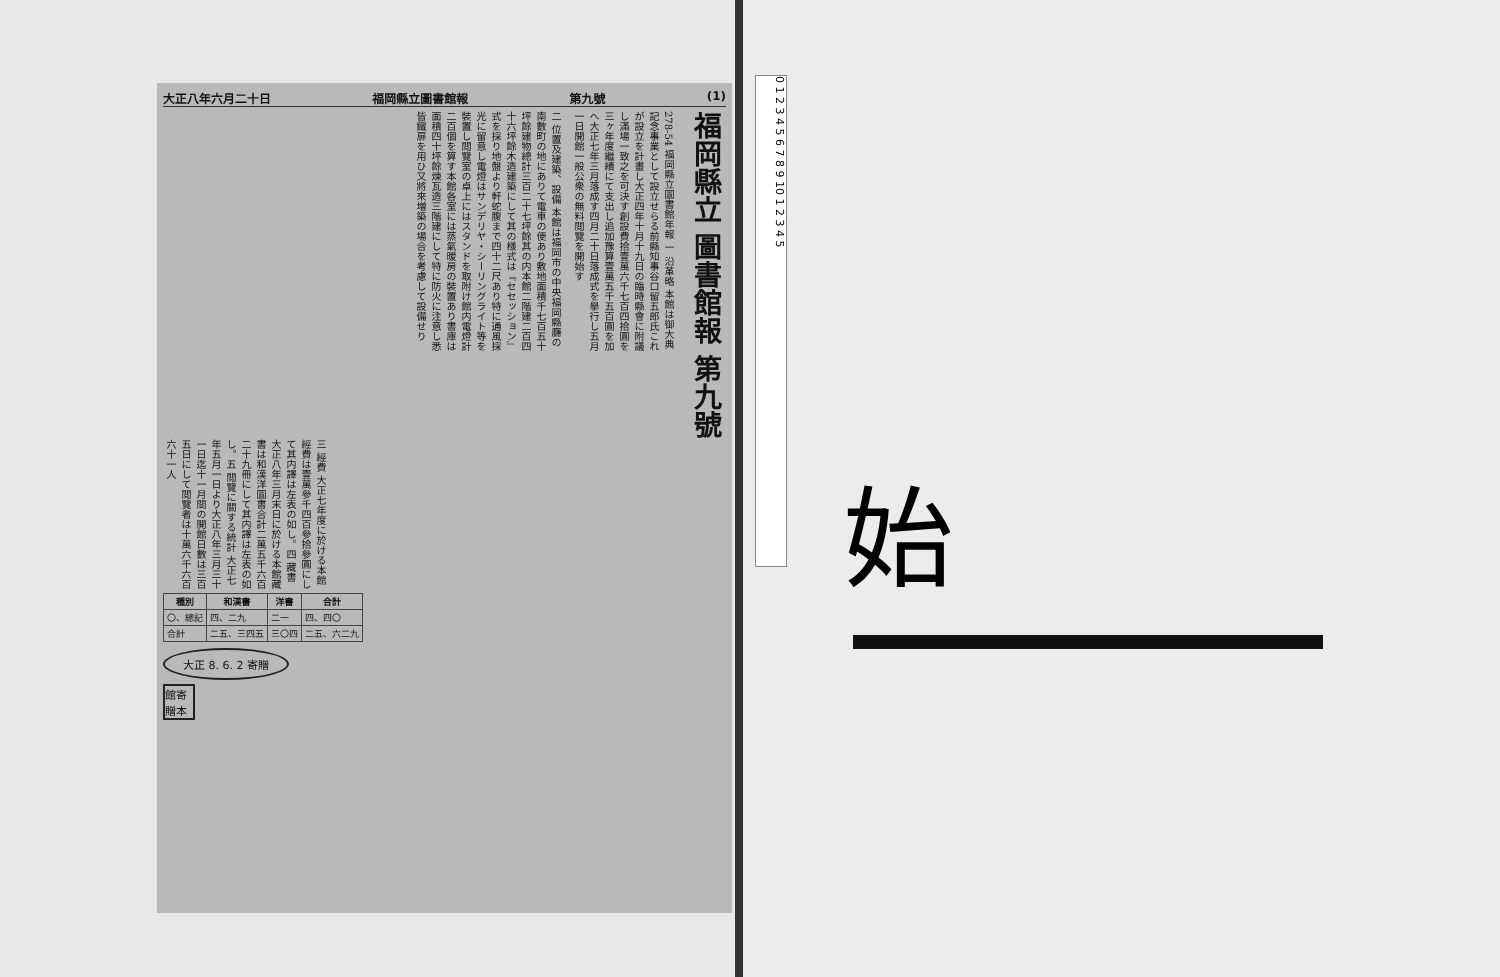大正八年六月二十日 福岡縣立圖書館報 第九號 (1)
福岡縣立 圖書館報 第九號
278-54 福岡縣立圖書館年報 一 沿革略 本館は御大典記念事業として設立せらる前縣知事谷口留五郎氏これが設立を計畫し大正四年十月十九日の臨時縣會に附議し滿場一致之を可決す創設費拾壹萬六千七百四拾圓を三ヶ年度繼續にて支出し追加豫算壹萬五千五百圓を加へ大正七年三月落成す四月二十日落成式を擧行し五月一日開館一般公衆の無料閲覽を開始す
二 位置及建築、設備 本館は福岡市の中央福岡縣廳の南數町の地にありて電車の便あり敷地面積千七百五十坪餘建物總計三百二十七坪餘其の内本館二階建二百四十六坪餘木造建築にして其の様式は『セセッション』式を採り地盤より軒蛇腹まで四十二尺あり特に通風採光に留意し電燈はサンデリヤ・シーリングライト等を裝置し閲覽室の卓上にはスタンドを取附け館内電燈計二百個を算す本館各室には蒸氣暖房の裝置あり書庫は面積四十坪餘煉瓦造三階建にして特に防火に注意し悉皆鐵扉を用ひ又將來増築の場合を考慮して設備せり
三 經費 大正七年度に於ける本館經費は壹萬參千四百參拾參圓にして其内譯は左表の如し。四 藏書 大正八年三月末日に於ける本館藏書は和漢洋圖書合計二萬五千六百二十九冊にして其内譯は左表の如し。五 閲覽に關する統計 大正七年五月一日より大正八年三月三十一日迄十一月間の開館日數は三百五日にして閲覽者は十萬六千六百六十一人
| 種別 | 和漢書 | 洋書 | 合計 |
| --- | --- | --- | --- |
| 〇、總記 | 四、二九 | 二一 | 四、四〇 |
| 合計 | 二五、三四五 | 三〇四 | 二五、六二九 |
大正 8. 6. 2 寄贈
館寄贈本
0 1 2 3 4 5 6 7 8 9 10 1 2 3 4 5
始